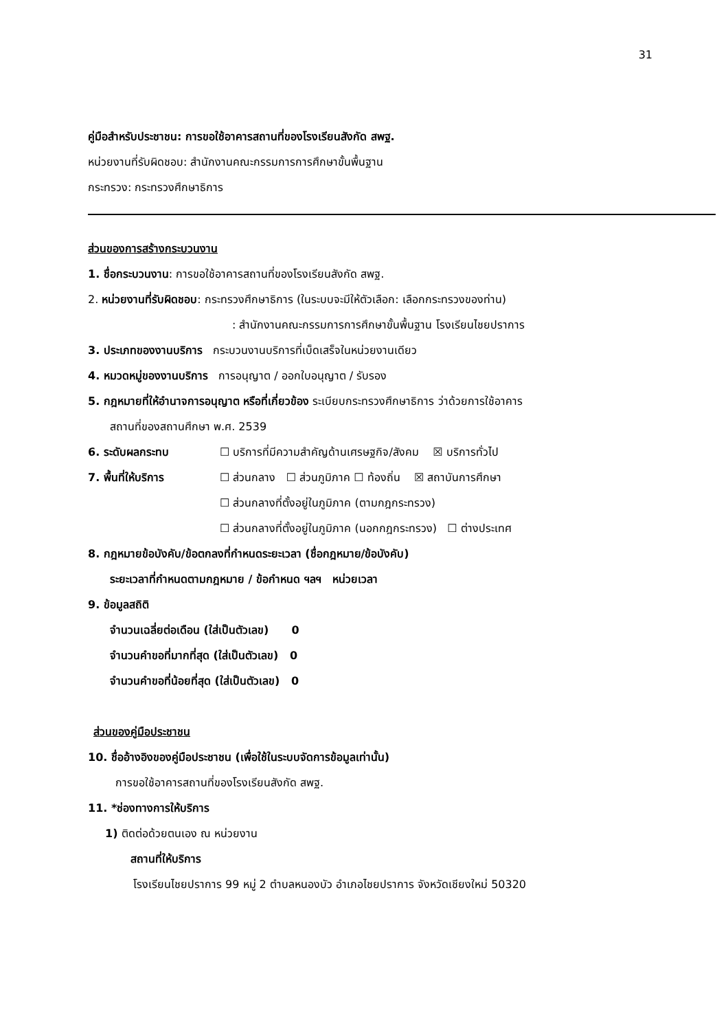31
คู่มือสำหรับประชาชน: การขอใช้อาคารสถานที่ของโรงเรียนสังกัด สพฐ.
หน่วยงานที่รับผิดชอบ: สำนักงานคณะกรรมการการศึกษาขั้นพื้นฐาน
กระทรวง: กระทรวงศึกษาธิการ
ส่วนของการสร้างกระบวนงาน
1. ชื่อกระบวนงาน: การขอใช้อาคารสถานที่ของโรงเรียนสังกัด สพฐ.
2. หน่วยงานที่รับผิดชอบ: กระทรวงศึกษาธิการ (ในระบบจะมีให้ตัวเลือก: เลือกกระทรวงของท่าน)
: สำนักงานคณะกรรมการการศึกษาขั้นพื้นฐาน โรงเรียนไชยปราการ
3. ประเภทของงานบริการ กระบวนงานบริการที่เบ็ดเสร็จในหน่วยงานเดียว
4. หมวดหมู่ของงานบริการ การอนุญาต / ออกใบอนุญาต / รับรอง
5. กฎหมายที่ให้อำนาจการอนุญาต หรือที่เกี่ยวข้อง ระเบียบกระทรวงศึกษาธิการ ว่าด้วยการใช้อาคาร
สถานที่ของสถานศึกษา พ.ศ. 2539
6. ระดับผลกระทบ ☐ บริการที่มีความสำคัญด้านเศรษฐกิจ/สังคม ☒ บริการทั่วไป
7. พื้นที่ให้บริการ ☐ ส่วนกลาง ☐ ส่วนภูมิภาค ☐ ท้องถิ่น ☒ สถาบันการศึกษา
☐ ส่วนกลางที่ตั้งอยู่ในภูมิภาค (ตามกฎกระทรวง)
☐ ส่วนกลางที่ตั้งอยู่ในภูมิภาค (นอกกฎกระทรวง) ☐ ต่างประเทศ
8. กฎหมายข้อบังคับ/ข้อตกลงที่กำหนดระยะเวลา (ชื่อกฎหมาย/ข้อบังคับ)
ระยะเวลาที่กำหนดตามกฎหมาย / ข้อกำหนด ฯลฯ หน่วยเวลา
9. ข้อมูลสถิติ
จำนวนเฉลี่ยต่อเดือน (ใส่เป็นตัวเลข) 0
จำนวนคำขอที่มากที่สุด (ใส่เป็นตัวเลข) 0
จำนวนคำขอที่น้อยที่สุด (ใส่เป็นตัวเลข) 0
ส่วนของคู่มือประชาชน
10. ชื่ออ้างอิงของคู่มือประชาชน (เพื่อใช้ในระบบจัดการข้อมูลเท่านั้น)
การขอใช้อาคารสถานที่ของโรงเรียนสังกัด สพฐ.
11. *ช่องทางการให้บริการ
1) ติดต่อด้วยตนเอง ณ หน่วยงาน
สถานที่ให้บริการ
โรงเรียนไชยปราการ 99 หมู่ 2 ตำบลหนองบัว อำเภอไชยปราการ จังหวัดเชียงใหม่ 50320